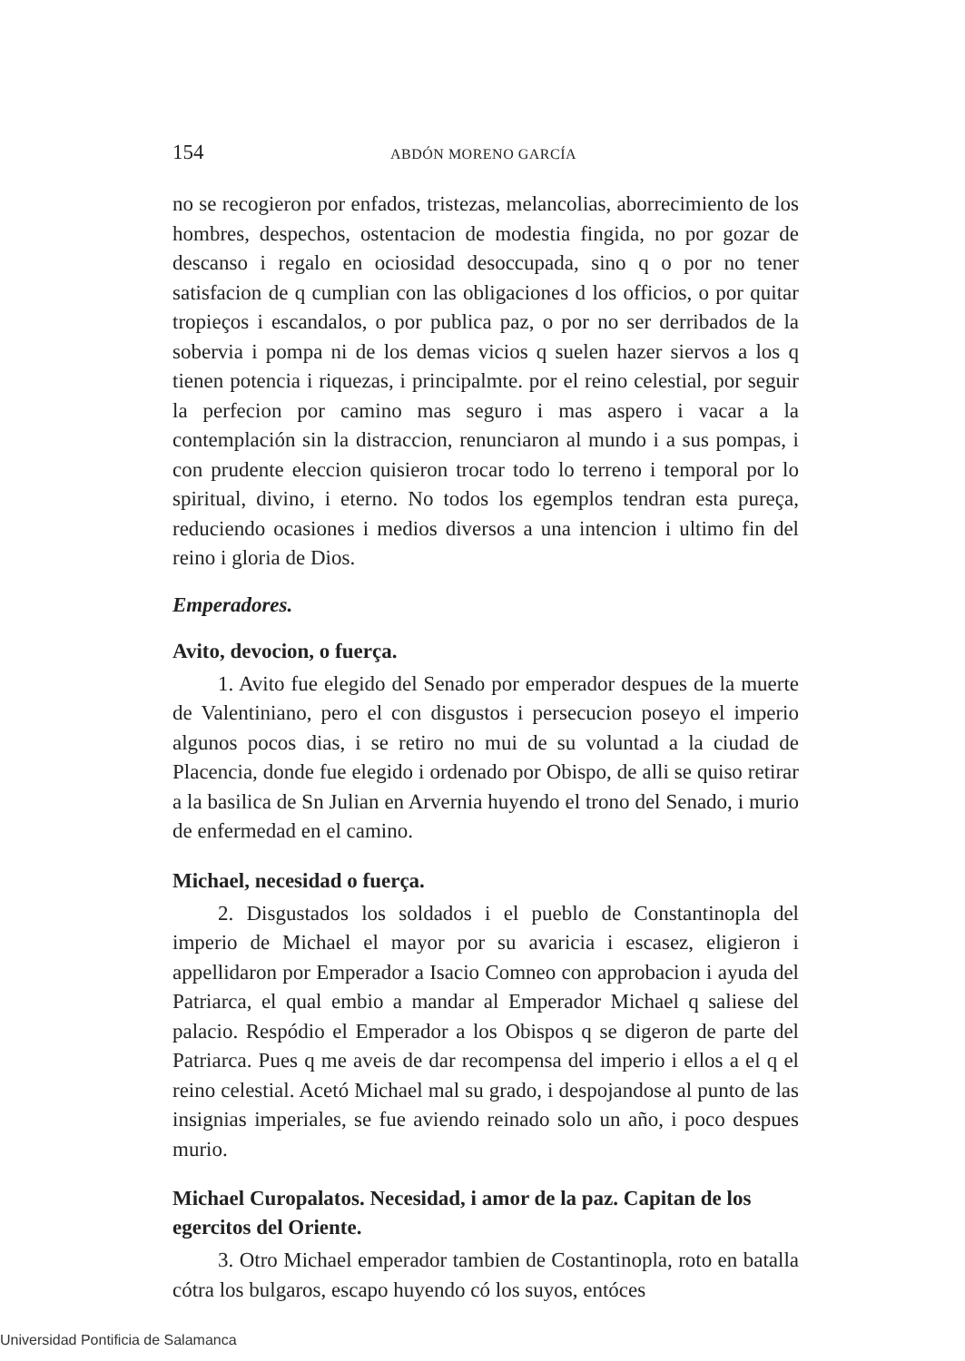154 ABDÓN MORENO GARCÍA
no se recogieron por enfados, tristezas, melancolias, aborrecimiento de los hombres, despechos, ostentacion de modestia fingida, no por gozar de descanso i regalo en ociosidad desoccupada, sino q o por no tener satisfacion de q cumplian con las obligaciones d los officios, o por quitar tropieços i escandalos, o por publica paz, o por no ser derribados de la sobervia i pompa ni de los demas vicios q suelen hazer siervos a los q tienen potencia i riquezas, i principalmte. por el reino celestial, por seguir la perfecion por camino mas seguro i mas aspero i vacar a la contemplación sin la distraccion, renunciaron al mundo i a sus pompas, i con prudente eleccion quisieron trocar todo lo terreno i temporal por lo spiritual, divino, i eterno. No todos los egemplos tendran esta pureça, reduciendo ocasiones i medios diversos a una intencion i ultimo fin del reino i gloria de Dios.
Emperadores.
Avito, devocion, o fuerça.
1. Avito fue elegido del Senado por emperador despues de la muerte de Valentiniano, pero el con disgustos i persecucion poseyo el imperio algunos pocos dias, i se retiro no mui de su voluntad a la ciudad de Placencia, donde fue elegido i ordenado por Obispo, de alli se quiso retirar a la basilica de Sn Julian en Arvernia huyendo el trono del Senado, i murio de enfermedad en el camino.
Michael, necesidad o fuerça.
2. Disgustados los soldados i el pueblo de Constantinopla del imperio de Michael el mayor por su avaricia i escasez, eligieron i appellidaron por Emperador a Isacio Comneo con approbacion i ayuda del Patriarca, el qual embio a mandar al Emperador Michael q saliese del palacio. Respódio el Emperador a los Obispos q se digeron de parte del Patriarca. Pues q me aveis de dar recompensa del imperio i ellos a el q el reino celestial. Acetó Michael mal su grado, i despojandose al punto de las insignias imperiales, se fue aviendo reinado solo un año, i poco despues murio.
Michael Curopalatos. Necesidad, i amor de la paz. Capitan de los egercitos del Oriente.
3. Otro Michael emperador tambien de Costantinopla, roto en batalla cótra los bulgaros, escapo huyendo có los suyos, entóces
Universidad Pontificia de Salamanca